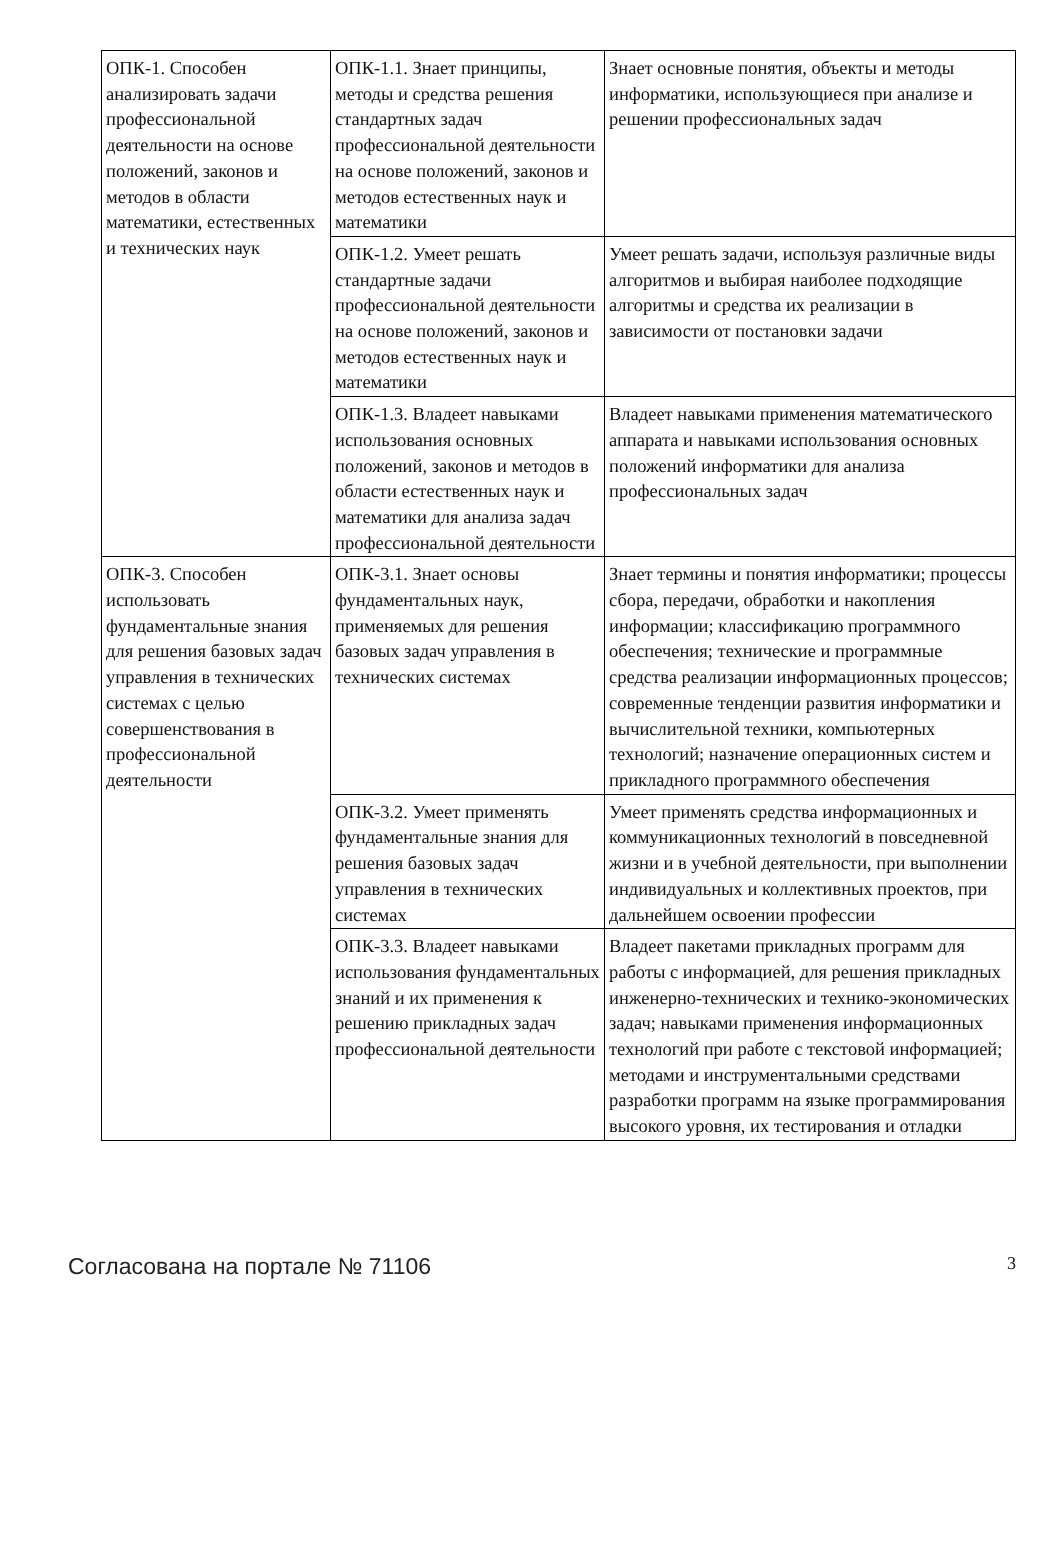| ОПК-1. Способен анализировать задачи профессиональной деятельности на основе положений, законов и методов в области математики, естественных и технических наук | ОПК-1.1. Знает принципы, методы и средства решения стандартных задач профессиональной деятельности на основе положений, законов и методов естественных наук и математики | Знает основные понятия, объекты и методы информатики, использующиеся при анализе и решении профессиональных задач |
| | ОПК-1.2. Умеет решать стандартные задачи профессиональной деятельности на основе положений, законов и методов естественных наук и математики | Умеет решать задачи, используя различные виды алгоритмов и выбирая наиболее подходящие алгоритмы и средства их реализации в зависимости от постановки задачи |
| | ОПК-1.3. Владеет навыками использования основных положений, законов и методов в области естественных наук и математики для анализа задач профессиональной деятельности | Владеет навыками применения математического аппарата и навыками использования основных положений информатики для анализа профессиональных задач |
| ОПК-3. Способен использовать фундаментальные знания для решения базовых задач управления в технических системах с целью совершенствования в профессиональной деятельности | ОПК-3.1. Знает основы фундаментальных наук, применяемых для решения базовых задач управления в технических системах | Знает термины и понятия информатики; процессы сбора, передачи, обработки и накопления информации; классификацию программного обеспечения; технические и программные средства реализации информационных процессов; современные тенденции развития информатики и вычислительной техники, компьютерных технологий; назначение операционных систем и прикладного программного обеспечения |
| | ОПК-3.2. Умеет применять фундаментальные знания для решения базовых задач управления в технических системах | Умеет применять средства информационных и коммуникационных технологий в повседневной жизни и в учебной деятельности, при выполнении индивидуальных и коллективных проектов, при дальнейшем освоении профессии |
| | ОПК-3.3. Владеет навыками использования фундаментальных знаний и их применения к решению прикладных задач профессиональной деятельности | Владеет пакетами прикладных программ для работы с информацией, для решения прикладных инженерно-технических и технико-экономических задач; навыками применения информационных технологий при работе с текстовой информацией; методами и инструментальными средствами разработки программ на языке программирования высокого уровня, их тестирования и отладки |
Согласована на портале № 71106 3